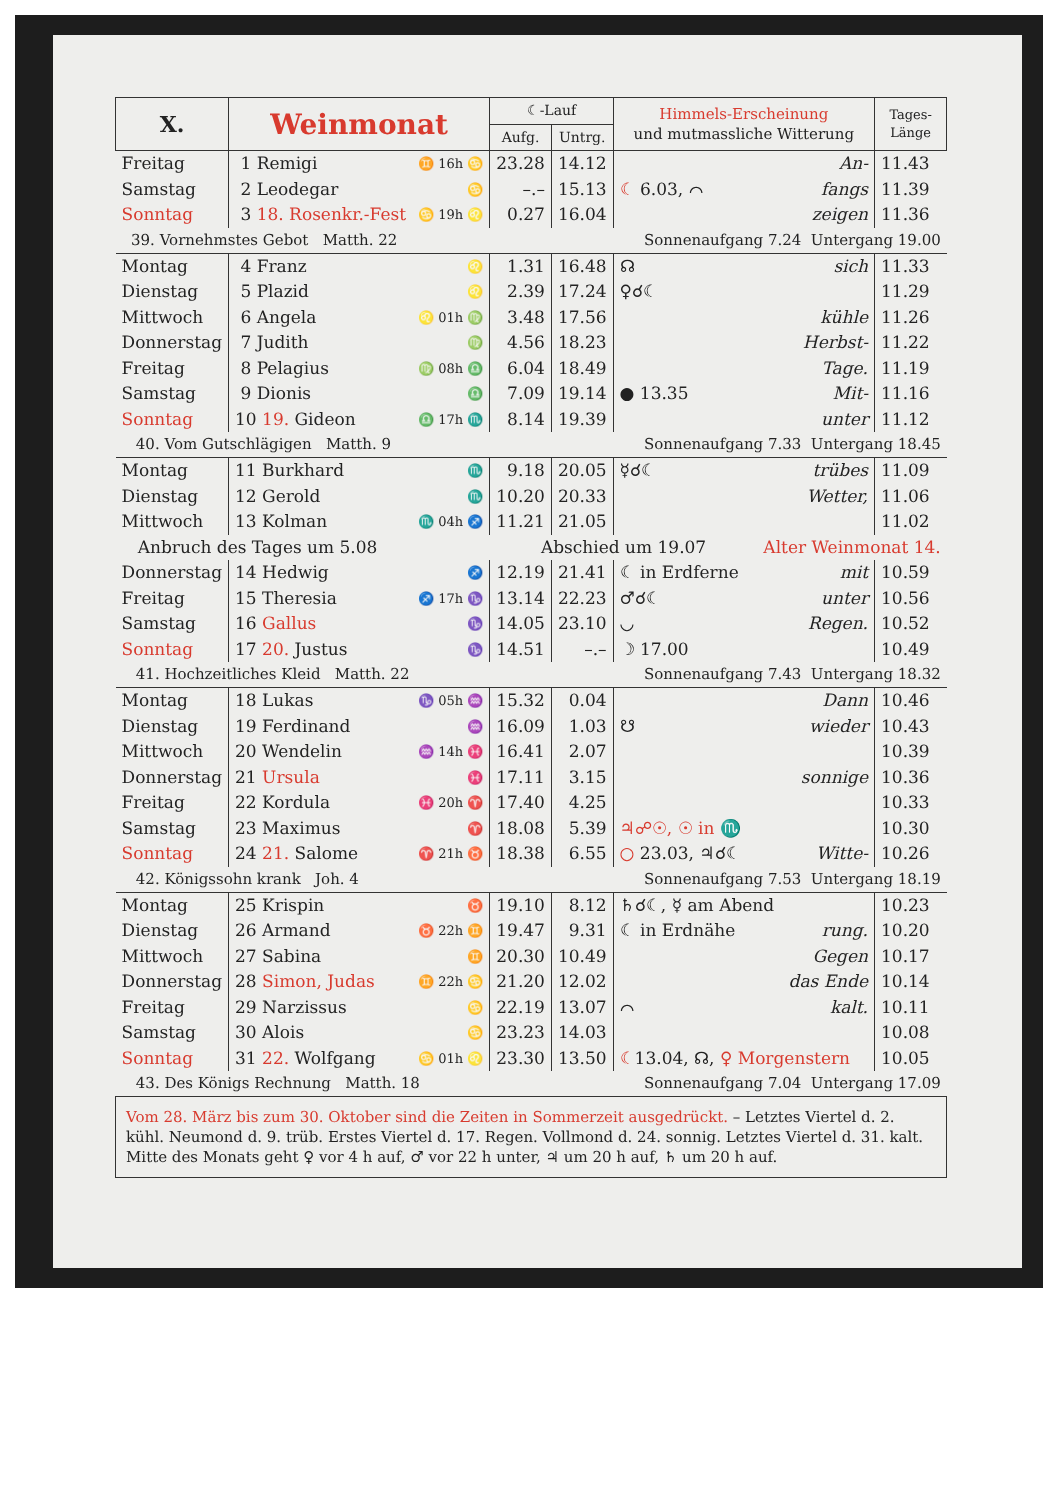| X. | Weinmonat | | ☾-Lauf | | Himmels-Erscheinung und mutmassliche Witterung | | Tages- Länge |
| --- | --- | --- | --- | --- | --- | --- | --- |
| | | | Aufg. | Untrg. | | | |
| Freitag | 1 Remigi | ♊ 16h ♋ | 23.28 | 14.12 | | An- | 11.43 |
| Samstag | 2 Leodegar | ♋ | –.– | 15.13 | ☾ 6.03, ⌒ | fangs | 11.39 |
| Sonntag | 3 18. Rosenkr.-Fest | ♋ 19h ♌ | 0.27 | 16.04 | | zeigen | 11.36 |
| 39. Vornehmstes Gebot Matth. 22 | | | Sonnenaufgang 7.24 Untergang 19.00 | | | | |
| Montag | 4 Franz | ♌ | 1.31 | 16.48 | ☊ | sich | 11.33 |
| Dienstag | 5 Plazid | ♌ | 2.39 | 17.24 | ♀☌☾ | | 11.29 |
| Mittwoch | 6 Angela | ♌ 01h ♍ | 3.48 | 17.56 | | kühle | 11.26 |
| Donnerstag | 7 Judith | ♍ | 4.56 | 18.23 | | Herbst- | 11.22 |
| Freitag | 8 Pelagius | ♍ 08h ♎ | 6.04 | 18.49 | | Tage. | 11.19 |
| Samstag | 9 Dionis | ♎ | 7.09 | 19.14 | ● 13.35 | Mit- | 11.16 |
| Sonntag | 10 19. Gideon | ♎ 17h ♏ | 8.14 | 19.39 | | unter | 11.12 |
| 40. Vom Gutschlägigen Matth. 9 | | | Sonnenaufgang 7.33 Untergang 18.45 | | | | |
| Montag | 11 Burkhard | ♏ | 9.18 | 20.05 | ☿☌☾ | trübes | 11.09 |
| Dienstag | 12 Gerold | ♏ | 10.20 | 20.33 | | Wetter, | 11.06 |
| Mittwoch | 13 Kolman | ♏ 04h ♐ | 11.21 | 21.05 | | | 11.02 |
| Anbruch des Tages um 5.08 | | | Abschied um 19.07 | | | Alter Weinmonat 14. | |
| Donnerstag | 14 Hedwig | ♐ | 12.19 | 21.41 | ☾ in Erdferne | mit | 10.59 |
| Freitag | 15 Theresia | ♐ 17h ♑ | 13.14 | 22.23 | ♂☌☾ | unter | 10.56 |
| Samstag | 16 Gallus | ♑ | 14.05 | 23.10 | ◡ | Regen. | 10.52 |
| Sonntag | 17 20. Justus | ♑ | 14.51 | –.– | ☽ 17.00 | | 10.49 |
| 41. Hochzeitliches Kleid Matth. 22 | | | Sonnenaufgang 7.43 Untergang 18.32 | | | | |
| Montag | 18 Lukas | ♑ 05h ♒ | 15.32 | 0.04 | | Dann | 10.46 |
| Dienstag | 19 Ferdinand | ♒ | 16.09 | 1.03 | ☋ | wieder | 10.43 |
| Mittwoch | 20 Wendelin | ♒ 14h ♓ | 16.41 | 2.07 | | | 10.39 |
| Donnerstag | 21 Ursula | ♓ | 17.11 | 3.15 | | sonnige | 10.36 |
| Freitag | 22 Kordula | ♓ 20h ♈ | 17.40 | 4.25 | | | 10.33 |
| Samstag | 23 Maximus | ♈ | 18.08 | 5.39 | ♃☍☉, ☉ in ♏ | | 10.30 |
| Sonntag | 24 21. Salome | ♈ 21h ♉ | 18.38 | 6.55 | ○ 23.03, ♃☌☾ | Witte- | 10.26 |
| 42. Königssohn krank Joh. 4 | | | Sonnenaufgang 7.53 Untergang 18.19 | | | | |
| Montag | 25 Krispin | ♉ | 19.10 | 8.12 | ♄☌☾, ☿ am Abend | | 10.23 |
| Dienstag | 26 Armand | ♉ 22h ♊ | 19.47 | 9.31 | ☾ in Erdnähe | rung. | 10.20 |
| Mittwoch | 27 Sabina | ♊ | 20.30 | 10.49 | | Gegen | 10.17 |
| Donnerstag | 28 Simon, Judas | ♊ 22h ♋ | 21.20 | 12.02 | | das Ende | 10.14 |
| Freitag | 29 Narzissus | ♋ | 22.19 | 13.07 | ⌒ | kalt. | 10.11 |
| Samstag | 30 Alois | ♋ | 23.23 | 14.03 | | | 10.08 |
| Sonntag | 31 22. Wolfgang | ♋ 01h ♌ | 23.30 | 13.50 | ☾ 13.04, ☊, ♀ Morgenstern | | 10.05 |
| 43. Des Königs Rechnung Matth. 18 | | | Sonnenaufgang 7.04 Untergang 17.09 | | | | |
| Vom 28. März bis zum 30. Oktober sind die Zeiten in Sommerzeit ausgedrückt. – Letztes Viertel d. 2. kühl. Neumond d. 9. trüb. Erstes Viertel d. 17. Regen. Vollmond d. 24. sonnig. Letztes Viertel d. 31. kalt. Mitte des Monats geht ♀ vor 4 h auf, ♂ vor 22 h unter, ♃ um 20 h auf, ♄ um 20 h auf. | | | | | | | |